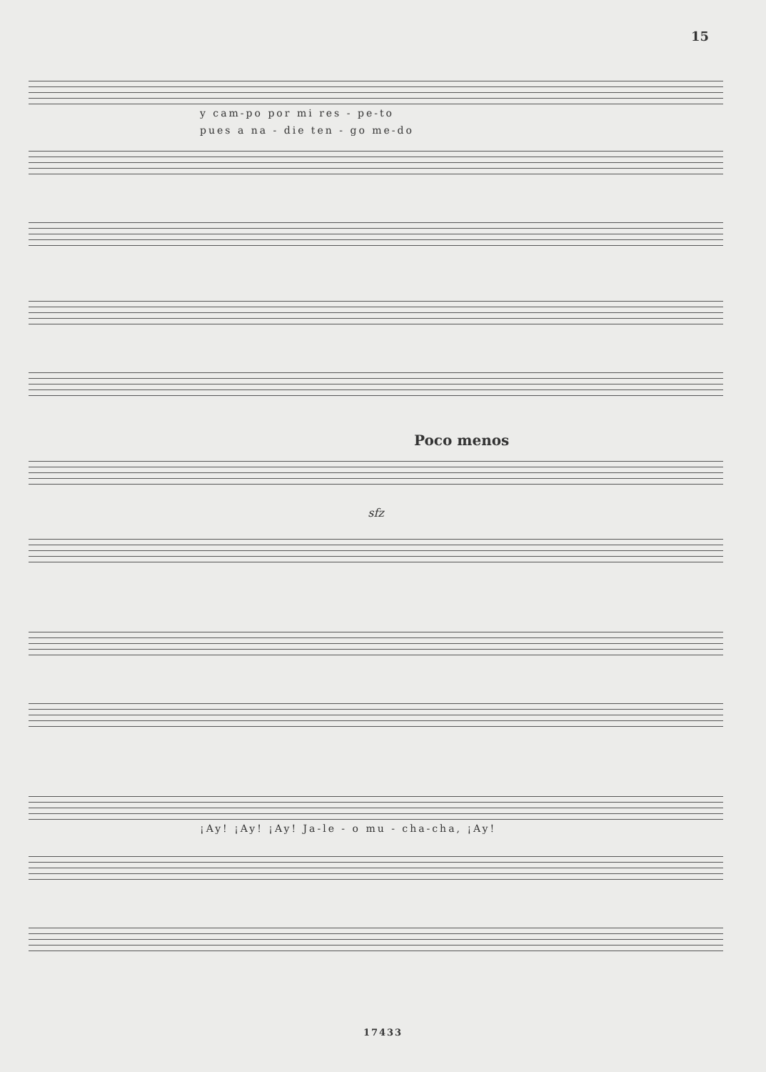15
y cam-po por mi res - pe-to
pues a na - die ten - go me-do
Poco menos
sfz
¡Ay! ¡Ay! ¡Ay! Ja-le - o mu - cha-cha, ¡Ay!
17433